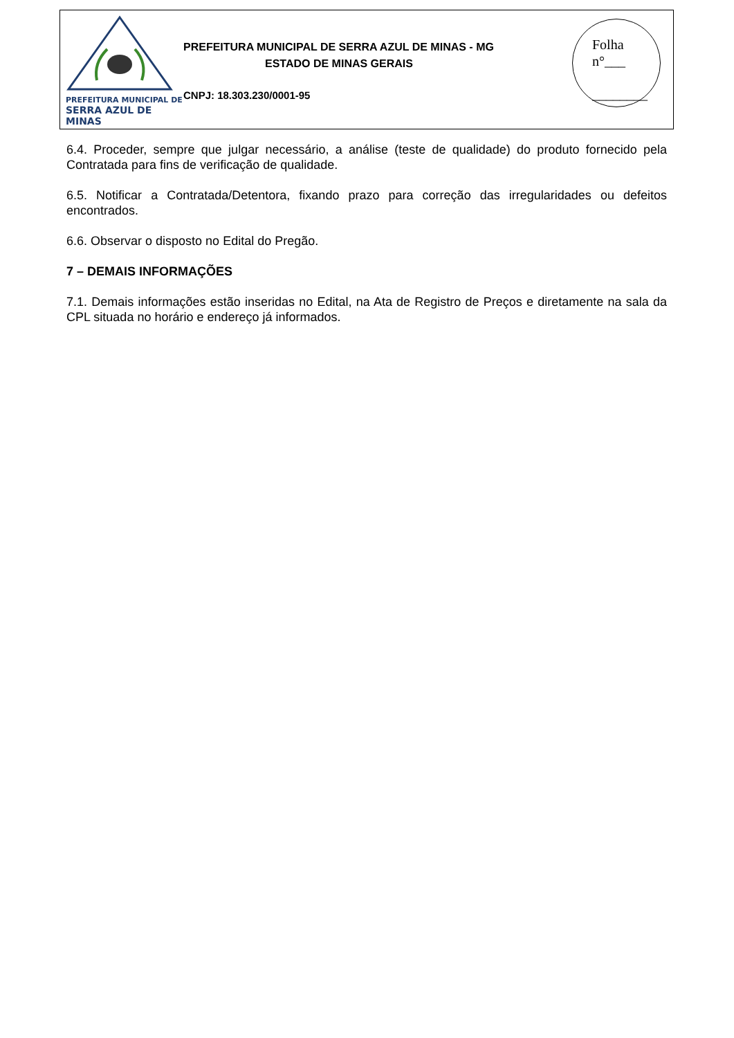PREFEITURA MUNICIPAL DE
SERRA AZUL DE MINAS
PREFEITURA MUNICIPAL DE SERRA AZUL DE MINAS - MG
ESTADO DE MINAS GERAIS
CNPJ: 18.303.230/0001-95
Folha
n°___
________
6.4. Proceder, sempre que julgar necessário, a análise (teste de qualidade) do produto fornecido pela Contratada para fins de verificação de qualidade.
6.5. Notificar a Contratada/Detentora, fixando prazo para correção das irregularidades ou defeitos encontrados.
6.6. Observar o disposto no Edital do Pregão.
7 – DEMAIS INFORMAÇÕES
7.1. Demais informações estão inseridas no Edital, na Ata de Registro de Preços e diretamente na sala da CPL situada no horário e endereço já informados.